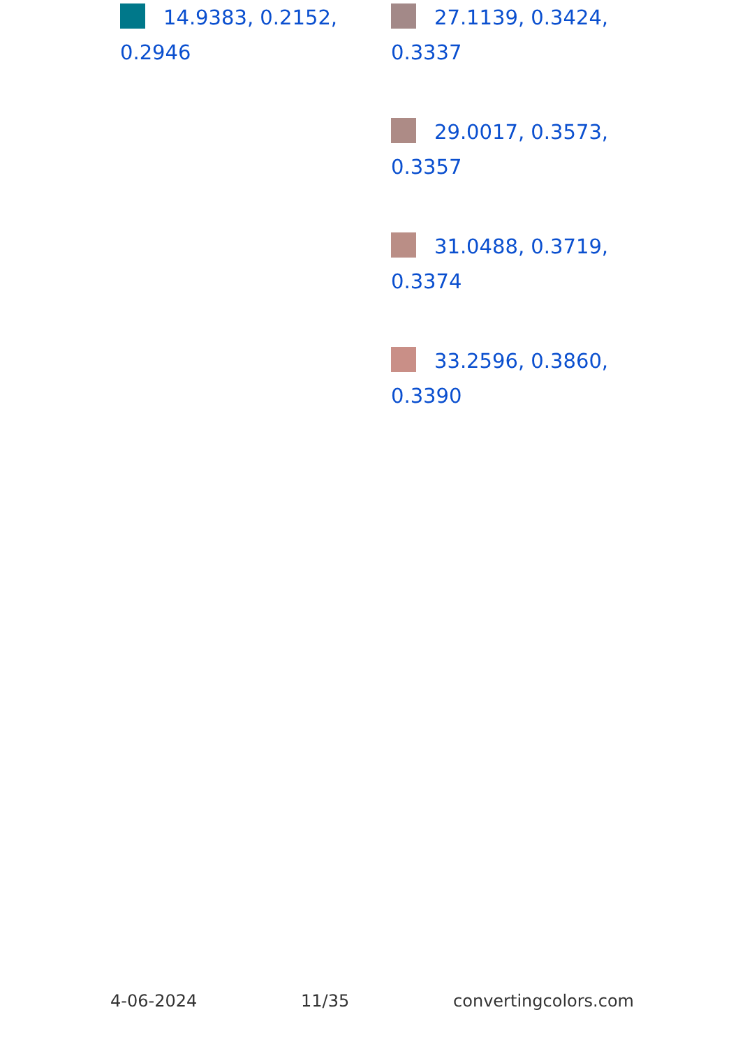14.9383, 0.2152, 0.2946
27.1139, 0.3424, 0.3337
29.0017, 0.3573, 0.3357
31.0488, 0.3719, 0.3374
33.2596, 0.3860, 0.3390
4-06-2024 11/35 convertingcolors.com